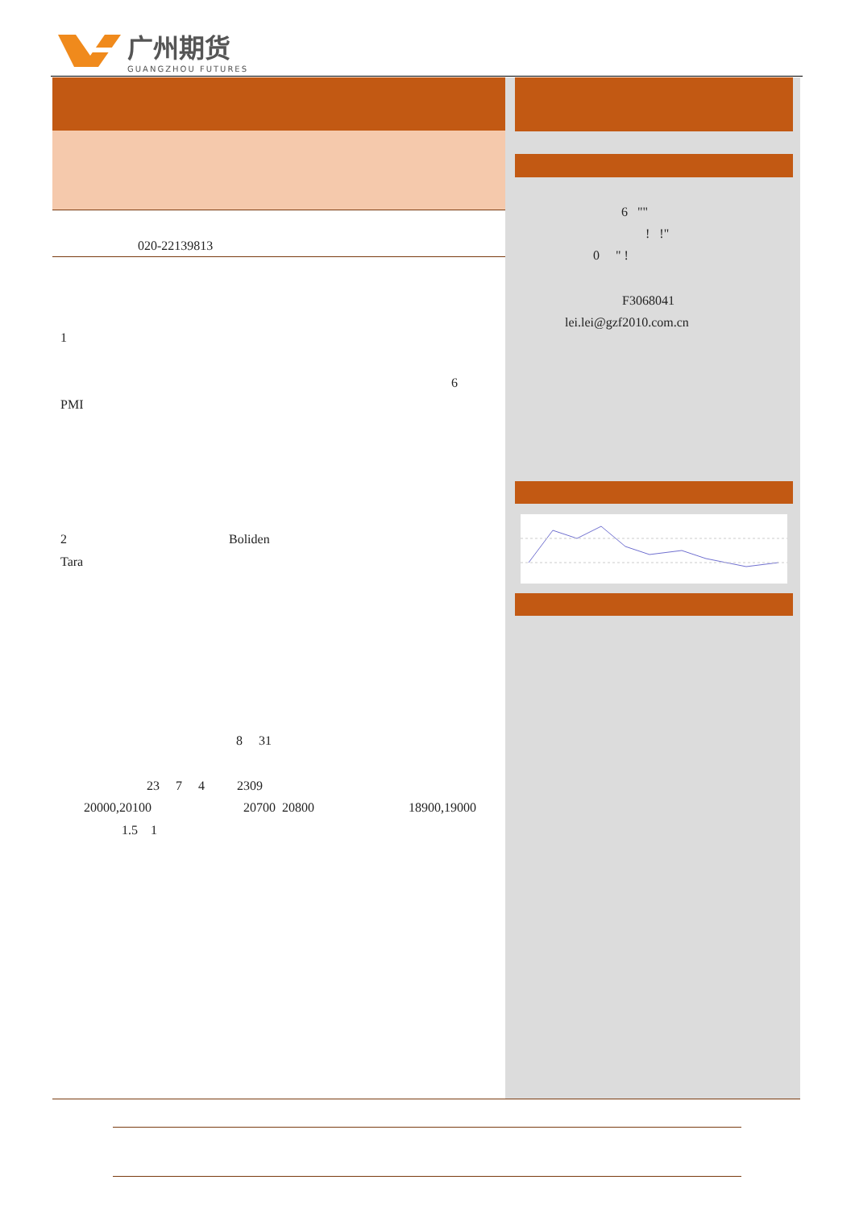广州期货
GUANGZHOU FUTURES
020-22139813
1
6
PMI
2 Boliden
Tara
8 31
23 7 4 2309
20000,20100 20700 20800 18900,19000
1.5 1
6 ""
! !"
0 " !
F3068041
lei.lei@gzf2010.com.cn